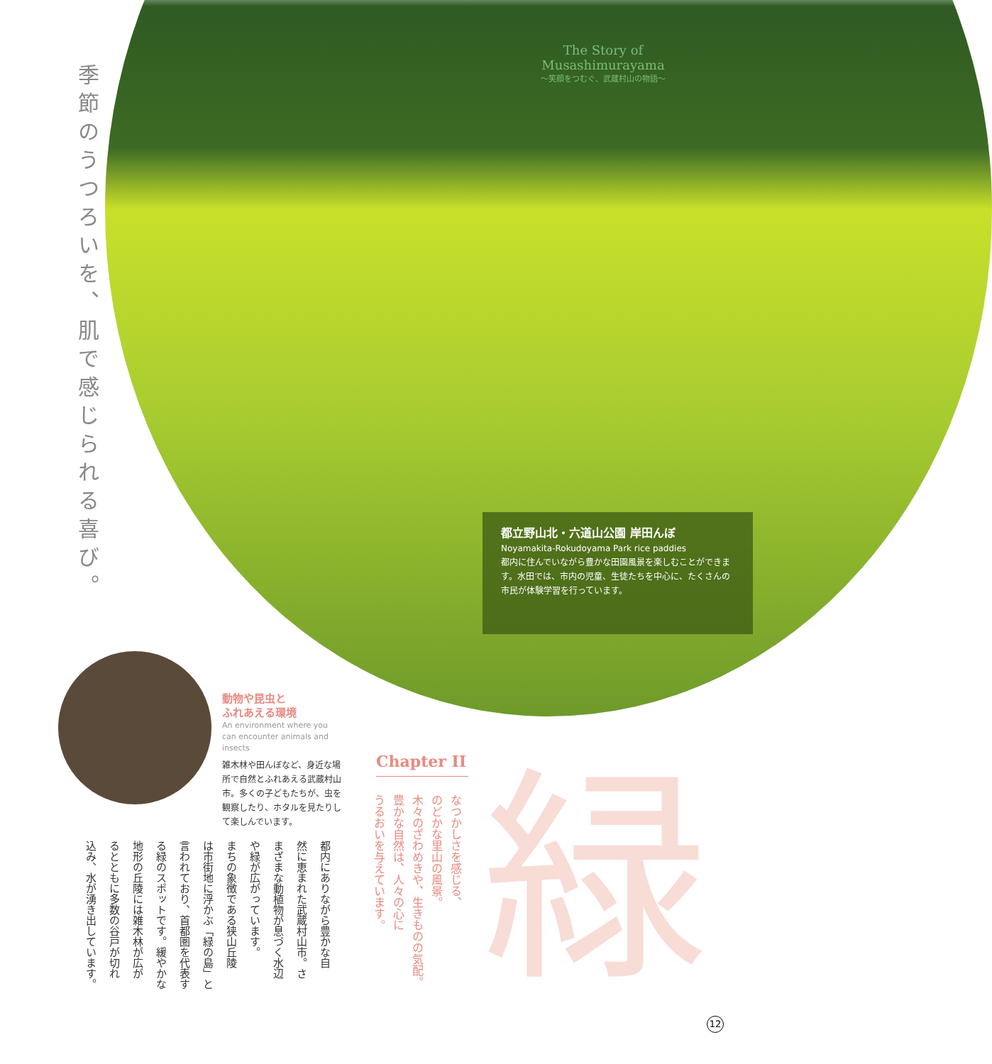季節のうつろいを、肌で感じられる喜び。
The Story of Musashimurayama
〜笑顔をつむぐ、武蔵村山の物語〜
都立野山北・六道山公園 岸田んぼ
Noyamakita-Rokudoyama Park rice paddies
都内に住んでいながら豊かな田園風景を楽しむことができます。水田では、市内の児童、生徒たちを中心に、たくさんの市民が体験学習を行っています。
動物や昆虫と
ふれあえる環境
An environment where you can encounter animals and insects
雑木林や田んぼなど、身近な場所で自然とふれあえる武蔵村山市。多くの子どもたちが、虫を観察したり、ホタルを見たりして楽しんでいます。
Chapter II
なつかしさを感じる、
のどかな里山の風景。
木々のざわめきや、生きものの気配。
豊かな自然は、人々の心に
うるおいを与えています。
緑
都内にありながら豊かな自
然に恵まれた武蔵村山市。さ
まざまな動植物が息づく水辺
や緑が広がっています。
まちの象徴である狭山丘陵
は市街地に浮かぶ「緑の島」と
言われており、首都圏を代表す
る緑のスポットです。緩やかな
地形の丘陵には雑木林が広が
るとともに多数の谷戸が切れ
込み、水が湧き出しています。
12